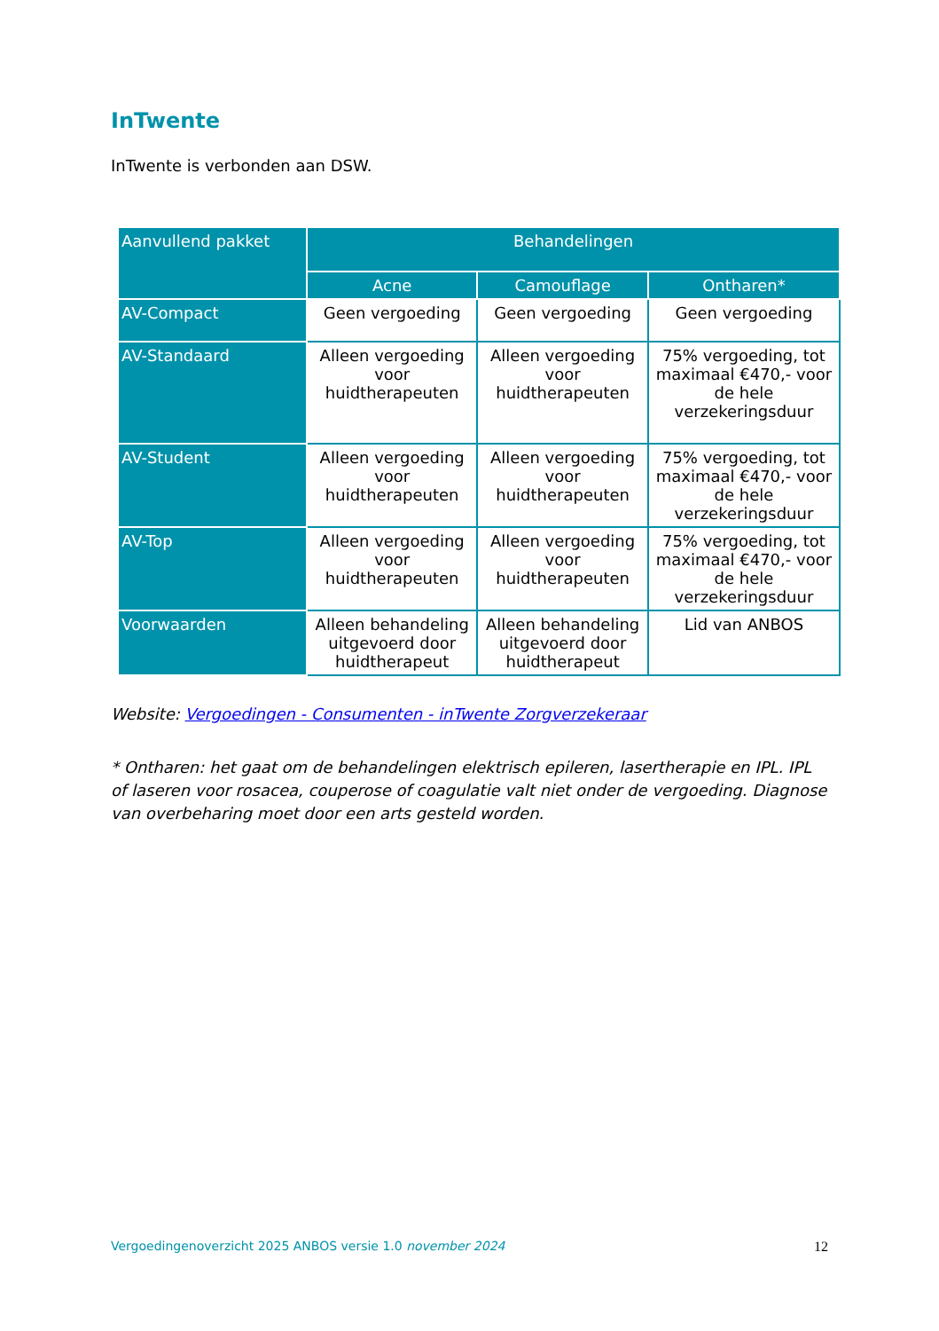InTwente
InTwente is verbonden aan DSW.
| Aanvullend pakket | Behandelingen | | |
| --- | --- | --- | --- |
| | Acne | Camouflage | Ontharen* |
| AV-Compact | Geen vergoeding | Geen vergoeding | Geen vergoeding |
| AV-Standaard | Alleen vergoeding voor huidtherapeuten | Alleen vergoeding voor huidtherapeuten | 75% vergoeding, tot maximaal €470,- voor de hele verzekeringsduur |
| AV-Student | Alleen vergoeding voor huidtherapeuten | Alleen vergoeding voor huidtherapeuten | 75% vergoeding, tot maximaal €470,- voor de hele verzekeringsduur |
| AV-Top | Alleen vergoeding voor huidtherapeuten | Alleen vergoeding voor huidtherapeuten | 75% vergoeding, tot maximaal €470,- voor de hele verzekeringsduur |
| Voorwaarden | Alleen behandeling uitgevoerd door huidtherapeut | Alleen behandeling uitgevoerd door huidtherapeut | Lid van ANBOS |
Website: Vergoedingen - Consumenten - inTwente Zorgverzekeraar
* Ontharen: het gaat om de behandelingen elektrisch epileren, lasertherapie en IPL. IPL of laseren voor rosacea, couperose of coagulatie valt niet onder de vergoeding. Diagnose van overbeharing moet door een arts gesteld worden.
Vergoedingenoverzicht 2025 ANBOS versie 1.0 november 2024 12